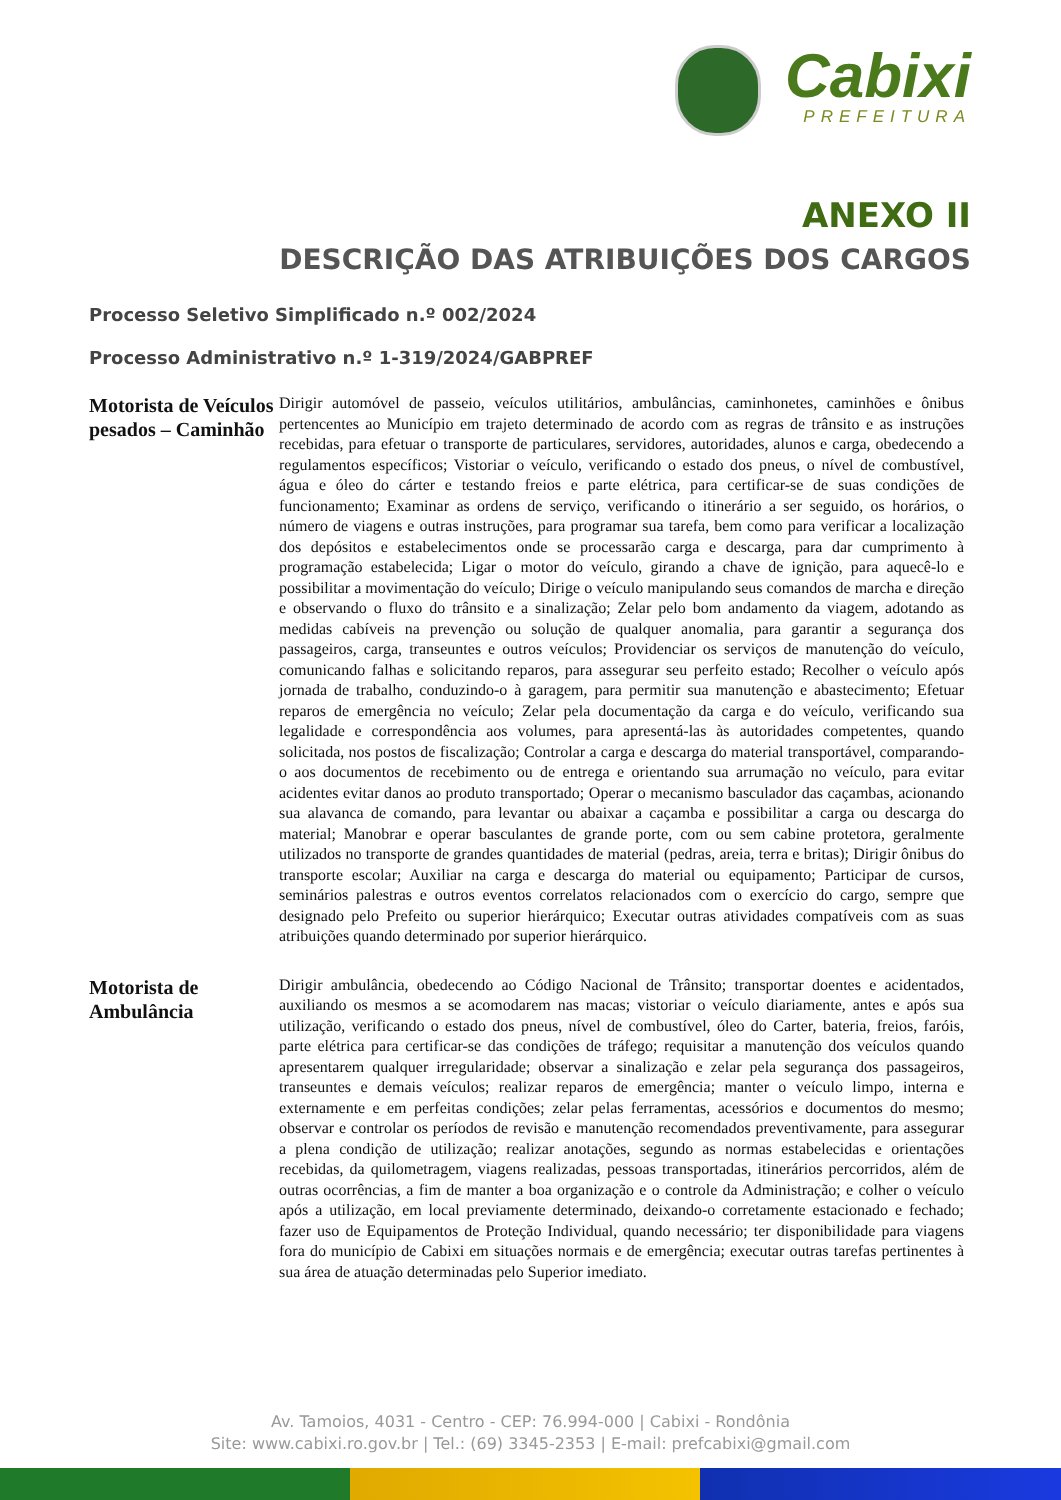Cabixi
PREFEITURA
ANEXO II
DESCRIÇÃO DAS ATRIBUIÇÕES DOS CARGOS
Processo Seletivo Simplificado n.º 002/2024
Processo Administrativo n.º 1-319/2024/GABPREF
| Motorista de Veículos pesados – Caminhão | Dirigir automóvel de passeio, veículos utilitários, ambulâncias, caminhonetes, caminhões e ônibus pertencentes ao Município em trajeto determinado de acordo com as regras de trânsito e as instruções recebidas, para efetuar o transporte de particulares, servidores, autoridades, alunos e carga, obedecendo a regulamentos específicos; Vistoriar o veículo, verificando o estado dos pneus, o nível de combustível, água e óleo do cárter e testando freios e parte elétrica, para certificar-se de suas condições de funcionamento; Examinar as ordens de serviço, verificando o itinerário a ser seguido, os horários, o número de viagens e outras instruções, para programar sua tarefa, bem como para verificar a localização dos depósitos e estabelecimentos onde se processarão carga e descarga, para dar cumprimento à programação estabelecida; Ligar o motor do veículo, girando a chave de ignição, para aquecê-lo e possibilitar a movimentação do veículo; Dirige o veículo manipulando seus comandos de marcha e direção e observando o fluxo do trânsito e a sinalização; Zelar pelo bom andamento da viagem, adotando as medidas cabíveis na prevenção ou solução de qualquer anomalia, para garantir a segurança dos passageiros, carga, transeuntes e outros veículos; Providenciar os serviços de manutenção do veículo, comunicando falhas e solicitando reparos, para assegurar seu perfeito estado; Recolher o veículo após jornada de trabalho, conduzindo-o à garagem, para permitir sua manutenção e abastecimento; Efetuar reparos de emergência no veículo; Zelar pela documentação da carga e do veículo, verificando sua legalidade e correspondência aos volumes, para apresentá-las às autoridades competentes, quando solicitada, nos postos de fiscalização; Controlar a carga e descarga do material transportável, comparando-o aos documentos de recebimento ou de entrega e orientando sua arrumação no veículo, para evitar acidentes evitar danos ao produto transportado; Operar o mecanismo basculador das caçambas, acionando sua alavanca de comando, para levantar ou abaixar a caçamba e possibilitar a carga ou descarga do material; Manobrar e operar basculantes de grande porte, com ou sem cabine protetora, geralmente utilizados no transporte de grandes quantidades de material (pedras, areia, terra e britas); Dirigir ônibus do transporte escolar; Auxiliar na carga e descarga do material ou equipamento; Participar de cursos, seminários palestras e outros eventos correlatos relacionados com o exercício do cargo, sempre que designado pelo Prefeito ou superior hierárquico; Executar outras atividades compatíveis com as suas atribuições quando determinado por superior hierárquico. |
| Motorista de Ambulância | Dirigir ambulância, obedecendo ao Código Nacional de Trânsito; transportar doentes e acidentados, auxiliando os mesmos a se acomodarem nas macas; vistoriar o veículo diariamente, antes e após sua utilização, verificando o estado dos pneus, nível de combustível, óleo do Carter, bateria, freios, faróis, parte elétrica para certificar-se das condições de tráfego; requisitar a manutenção dos veículos quando apresentarem qualquer irregularidade; observar a sinalização e zelar pela segurança dos passageiros, transeuntes e demais veículos; realizar reparos de emergência; manter o veículo limpo, interna e externamente e em perfeitas condições; zelar pelas ferramentas, acessórios e documentos do mesmo; observar e controlar os períodos de revisão e manutenção recomendados preventivamente, para assegurar a plena condição de utilização; realizar anotações, segundo as normas estabelecidas e orientações recebidas, da quilometragem, viagens realizadas, pessoas transportadas, itinerários percorridos, além de outras ocorrências, a fim de manter a boa organização e o controle da Administração; e colher o veículo após a utilização, em local previamente determinado, deixando-o corretamente estacionado e fechado; fazer uso de Equipamentos de Proteção Individual, quando necessário; ter disponibilidade para viagens fora do município de Cabixi em situações normais e de emergência; executar outras tarefas pertinentes à sua área de atuação determinadas pelo Superior imediato. |
Av. Tamoios, 4031 - Centro - CEP: 76.994-000 | Cabixi - Rondônia
Site: www.cabixi.ro.gov.br | Tel.: (69) 3345-2353 | E-mail: prefcabixi@gmail.com